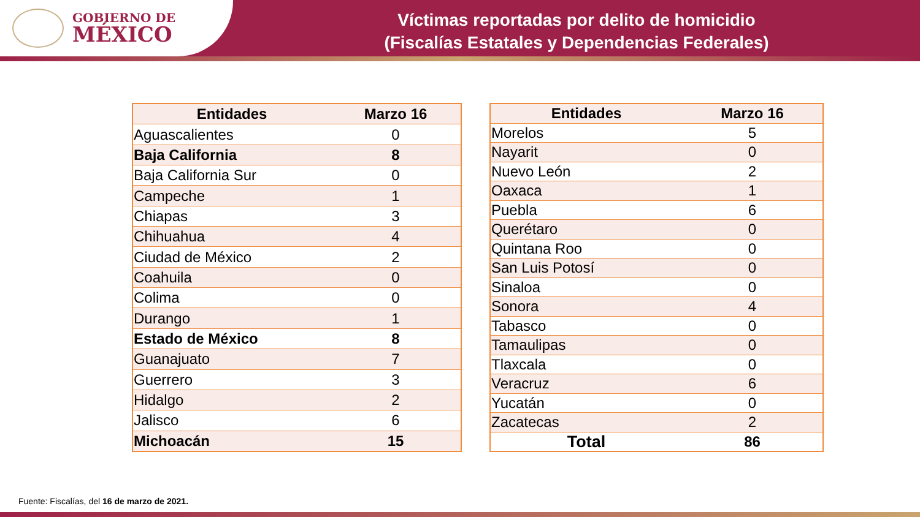GOBIERNO DE
MÉXICO
Víctimas reportadas por delito de homicidio
(Fiscalías Estatales y Dependencias Federales)
| Entidades | Marzo 16 |
| --- | --- |
| Aguascalientes | 0 |
| Baja California | 8 |
| Baja California Sur | 0 |
| Campeche | 1 |
| Chiapas | 3 |
| Chihuahua | 4 |
| Ciudad de México | 2 |
| Coahuila | 0 |
| Colima | 0 |
| Durango | 1 |
| Estado de México | 8 |
| Guanajuato | 7 |
| Guerrero | 3 |
| Hidalgo | 2 |
| Jalisco | 6 |
| Michoacán | 15 |
| Entidades | Marzo 16 |
| --- | --- |
| Morelos | 5 |
| Nayarit | 0 |
| Nuevo León | 2 |
| Oaxaca | 1 |
| Puebla | 6 |
| Querétaro | 0 |
| Quintana Roo | 0 |
| San Luis Potosí | 0 |
| Sinaloa | 0 |
| Sonora | 4 |
| Tabasco | 0 |
| Tamaulipas | 0 |
| Tlaxcala | 0 |
| Veracruz | 6 |
| Yucatán | 0 |
| Zacatecas | 2 |
| Total | 86 |
Fuente: Fiscalías, del 16 de marzo de 2021.